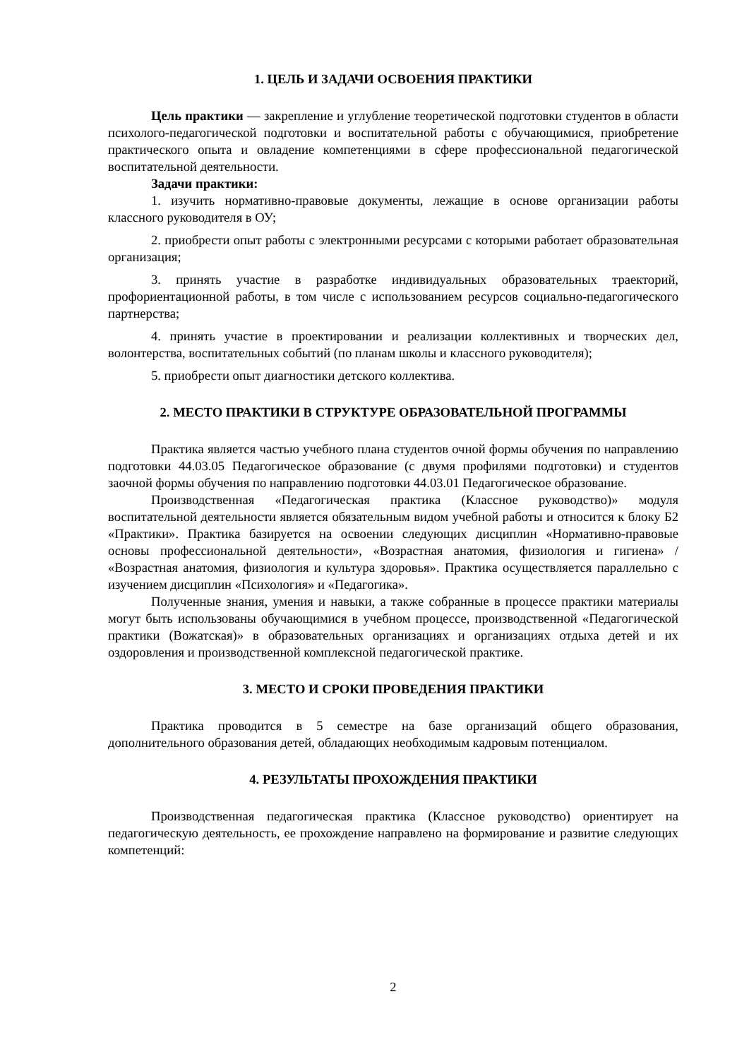1. ЦЕЛЬ И ЗАДАЧИ ОСВОЕНИЯ ПРАКТИКИ
Цель практики — закрепление и углубление теоретической подготовки студентов в области психолого-педагогической подготовки и воспитательной работы с обучающимися, приобретение практического опыта и овладение компетенциями в сфере профессиональной педагогической воспитательной деятельности.
Задачи практики:
1. изучить нормативно-правовые документы, лежащие в основе организации работы классного руководителя в ОУ;
2. приобрести опыт работы с электронными ресурсами с которыми работает образовательная организация;
3. принять участие в разработке индивидуальных образовательных траекторий, профориентационной работы, в том числе с использованием ресурсов социально-педагогического партнерства;
4. принять участие в проектировании и реализации коллективных и творческих дел, волонтерства, воспитательных событий (по планам школы и классного руководителя);
5. приобрести опыт диагностики детского коллектива.
2. МЕСТО ПРАКТИКИ В СТРУКТУРЕ ОБРАЗОВАТЕЛЬНОЙ ПРОГРАММЫ
Практика является частью учебного плана студентов очной формы обучения по направлению подготовки 44.03.05 Педагогическое образование (с двумя профилями подготовки) и студентов заочной формы обучения по направлению подготовки 44.03.01 Педагогическое образование.
Производственная «Педагогическая практика (Классное руководство)» модуля воспитательной деятельности является обязательным видом учебной работы и относится к блоку Б2 «Практики». Практика базируется на освоении следующих дисциплин «Нормативно-правовые основы профессиональной деятельности», «Возрастная анатомия, физиология и гигиена» / «Возрастная анатомия, физиология и культура здоровья». Практика осуществляется параллельно с изучением дисциплин «Психология» и «Педагогика».
Полученные знания, умения и навыки, а также собранные в процессе практики материалы могут быть использованы обучающимися в учебном процессе, производственной «Педагогической практики (Вожатская)» в образовательных организациях и организациях отдыха детей и их оздоровления и производственной комплексной педагогической практике.
3. МЕСТО И СРОКИ ПРОВЕДЕНИЯ ПРАКТИКИ
Практика проводится в 5 семестре на базе организаций общего образования, дополнительного образования детей, обладающих необходимым кадровым потенциалом.
4. РЕЗУЛЬТАТЫ ПРОХОЖДЕНИЯ ПРАКТИКИ
Производственная педагогическая практика (Классное руководство) ориентирует на педагогическую деятельность, ее прохождение направлено на формирование и развитие следующих компетенций:
2